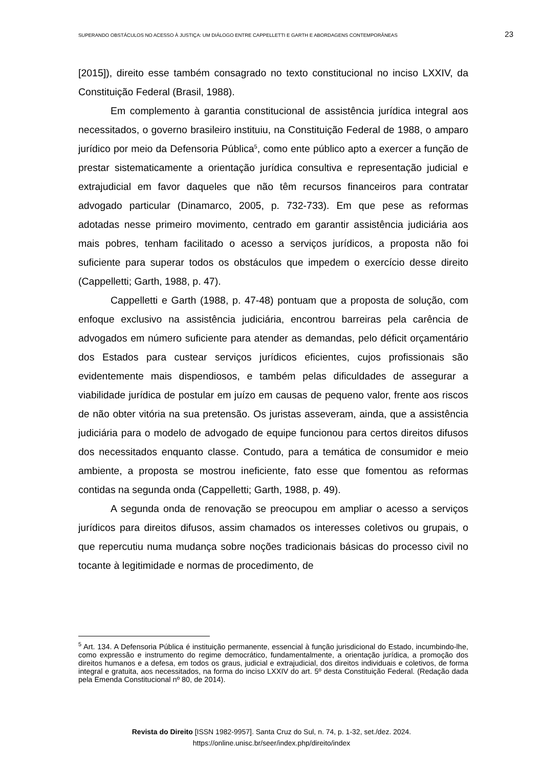SUPERANDO OBSTÁCULOS NO ACESSO À JUSTIÇA: UM DIÁLOGO ENTRE CAPPELLETTI E GARTH E ABORDAGENS CONTEMPORÂNEAS 23
[2015]), direito esse também consagrado no texto constitucional no inciso LXXIV, da Constituição Federal (Brasil, 1988).
Em complemento à garantia constitucional de assistência jurídica integral aos necessitados, o governo brasileiro instituiu, na Constituição Federal de 1988, o amparo jurídico por meio da Defensoria Pública<sup>5</sup>, como ente público apto a exercer a função de prestar sistematicamente a orientação jurídica consultiva e representação judicial e extrajudicial em favor daqueles que não têm recursos financeiros para contratar advogado particular (Dinamarco, 2005, p. 732-733). Em que pese as reformas adotadas nesse primeiro movimento, centrado em garantir assistência judiciária aos mais pobres, tenham facilitado o acesso a serviços jurídicos, a proposta não foi suficiente para superar todos os obstáculos que impedem o exercício desse direito (Cappelletti; Garth, 1988, p. 47).
Cappelletti e Garth (1988, p. 47-48) pontuam que a proposta de solução, com enfoque exclusivo na assistência judiciária, encontrou barreiras pela carência de advogados em número suficiente para atender as demandas, pelo déficit orçamentário dos Estados para custear serviços jurídicos eficientes, cujos profissionais são evidentemente mais dispendiosos, e também pelas dificuldades de assegurar a viabilidade jurídica de postular em juízo em causas de pequeno valor, frente aos riscos de não obter vitória na sua pretensão. Os juristas asseveram, ainda, que a assistência judiciária para o modelo de advogado de equipe funcionou para certos direitos difusos dos necessitados enquanto classe. Contudo, para a temática de consumidor e meio ambiente, a proposta se mostrou ineficiente, fato esse que fomentou as reformas contidas na segunda onda (Cappelletti; Garth, 1988, p. 49).
A segunda onda de renovação se preocupou em ampliar o acesso a serviços jurídicos para direitos difusos, assim chamados os interesses coletivos ou grupais, o que repercutiu numa mudança sobre noções tradicionais básicas do processo civil no tocante à legitimidade e normas de procedimento, de
<sup>5</sup> Art. 134. A Defensoria Pública é instituição permanente, essencial à função jurisdicional do Estado, incumbindo-lhe, como expressão e instrumento do regime democrático, fundamentalmente, a orientação jurídica, a promoção dos direitos humanos e a defesa, em todos os graus, judicial e extrajudicial, dos direitos individuais e coletivos, de forma integral e gratuita, aos necessitados, na forma do inciso LXXIV do art. 5º desta Constituição Federal. (Redação dada pela Emenda Constitucional nº 80, de 2014).
Revista do Direito [ISSN 1982-9957]. Santa Cruz do Sul, n. 74, p. 1-32, set./dez. 2024.
https://online.unisc.br/seer/index.php/direito/index